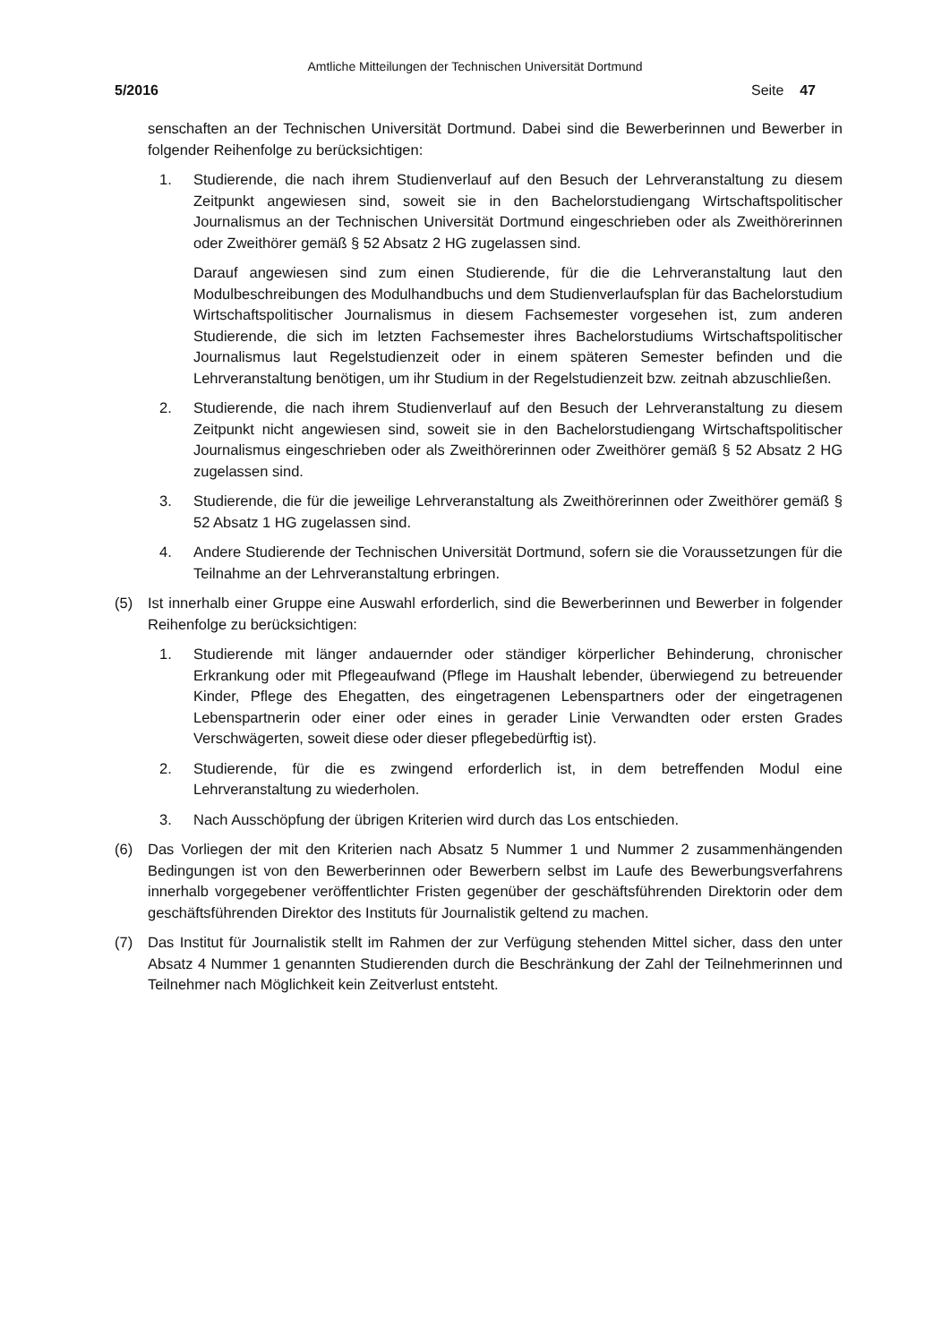Amtliche Mitteilungen der Technischen Universität Dortmund
5/2016 Seite 47
senschaften an der Technischen Universität Dortmund. Dabei sind die Bewerberinnen und Bewerber in folgender Reihenfolge zu berücksichtigen:
1. Studierende, die nach ihrem Studienverlauf auf den Besuch der Lehrveranstaltung zu diesem Zeitpunkt angewiesen sind, soweit sie in den Bachelorstudiengang Wirtschaftspolitischer Journalismus an der Technischen Universität Dortmund eingeschrieben oder als Zweithörerinnen oder Zweithörer gemäß § 52 Absatz 2 HG zugelassen sind.
Darauf angewiesen sind zum einen Studierende, für die die Lehrveranstaltung laut den Modulbeschreibungen des Modulhandbuchs und dem Studienverlaufsplan für das Bachelorstudium Wirtschaftspolitischer Journalismus in diesem Fachsemester vorgesehen ist, zum anderen Studierende, die sich im letzten Fachsemester ihres Bachelorstudiums Wirtschaftspolitischer Journalismus laut Regelstudienzeit oder in einem späteren Semester befinden und die Lehrveranstaltung benötigen, um ihr Studium in der Regelstudienzeit bzw. zeitnah abzuschließen.
2. Studierende, die nach ihrem Studienverlauf auf den Besuch der Lehrveranstaltung zu diesem Zeitpunkt nicht angewiesen sind, soweit sie in den Bachelorstudiengang Wirtschaftspolitischer Journalismus eingeschrieben oder als Zweithörerinnen oder Zweithörer gemäß § 52 Absatz 2 HG zugelassen sind.
3. Studierende, die für die jeweilige Lehrveranstaltung als Zweithörerinnen oder Zweithörer gemäß § 52 Absatz 1 HG zugelassen sind.
4. Andere Studierende der Technischen Universität Dortmund, sofern sie die Voraussetzungen für die Teilnahme an der Lehrveranstaltung erbringen.
(5) Ist innerhalb einer Gruppe eine Auswahl erforderlich, sind die Bewerberinnen und Bewerber in folgender Reihenfolge zu berücksichtigen:
1. Studierende mit länger andauernder oder ständiger körperlicher Behinderung, chronischer Erkrankung oder mit Pflegeaufwand (Pflege im Haushalt lebender, überwiegend zu betreuender Kinder, Pflege des Ehegatten, des eingetragenen Lebenspartners oder der eingetragenen Lebenspartnerin oder einer oder eines in gerader Linie Verwandten oder ersten Grades Verschwägerten, soweit diese oder dieser pflegebedürftig ist).
2. Studierende, für die es zwingend erforderlich ist, in dem betreffenden Modul eine Lehrveranstaltung zu wiederholen.
3. Nach Ausschöpfung der übrigen Kriterien wird durch das Los entschieden.
(6) Das Vorliegen der mit den Kriterien nach Absatz 5 Nummer 1 und Nummer 2 zusammenhängenden Bedingungen ist von den Bewerberinnen oder Bewerbern selbst im Laufe des Bewerbungsverfahrens innerhalb vorgegebener veröffentlichter Fristen gegenüber der geschäftsführenden Direktorin oder dem geschäftsführenden Direktor des Instituts für Journalistik geltend zu machen.
(7) Das Institut für Journalistik stellt im Rahmen der zur Verfügung stehenden Mittel sicher, dass den unter Absatz 4 Nummer 1 genannten Studierenden durch die Beschränkung der Zahl der Teilnehmerinnen und Teilnehmer nach Möglichkeit kein Zeitverlust entsteht.